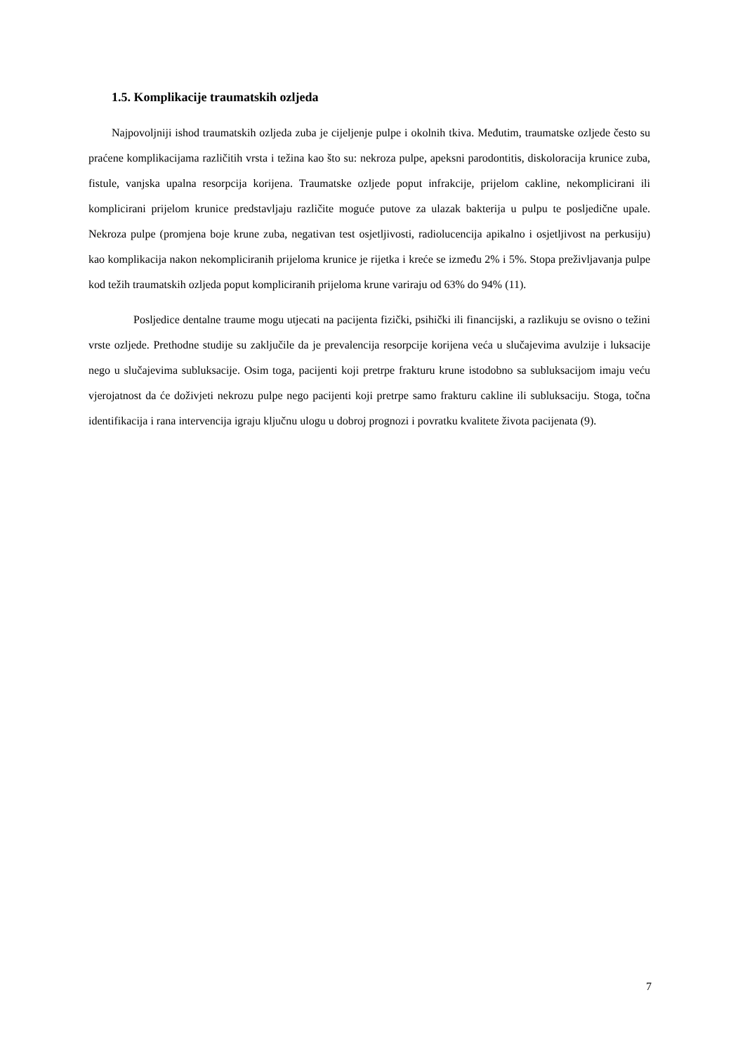1.5. Komplikacije traumatskih ozljeda
Najpovoljniji ishod traumatskih ozljeda zuba je cijeljenje pulpe i okolnih tkiva. Međutim, traumatske ozljede često su praćene komplikacijama različitih vrsta i težina kao što su: nekroza pulpe, apeksni parodontitis, diskoloracija krunice zuba, fistule, vanjska upalna resorpcija korijena. Traumatske ozljede poput infrakcije, prijelom cakline, nekomplicirani ili komplicirani prijelom krunice predstavljaju različite moguće putove za ulazak bakterija u pulpu te posljedične upale. Nekroza pulpe (promjena boje krune zuba, negativan test osjetljivosti, radiolucencija apikalno i osjetljivost na perkusiju) kao komplikacija nakon nekompliciranih prijeloma krunice je rijetka i kreće se između 2% i 5%. Stopa preživljavanja pulpe kod težih traumatskih ozljeda poput kompliciranih prijeloma krune variraju od 63% do 94% (11).
Posljedice dentalne traume mogu utjecati na pacijenta fizički, psihički ili financijski, a razlikuju se ovisno o težini vrste ozljede. Prethodne studije su zaključile da je prevalencija resorpcije korijena veća u slučajevima avulzije i luksacije nego u slučajevima subluksacije. Osim toga, pacijenti koji pretrpe frakturu krune istodobno sa subluksacijom imaju veću vjerojatnost da će doživjeti nekrozu pulpe nego pacijenti koji pretrpe samo frakturu cakline ili subluksaciju. Stoga, točna identifikacija i rana intervencija igraju ključnu ulogu u dobroj prognozi i povratku kvalitete života pacijenata (9).
7